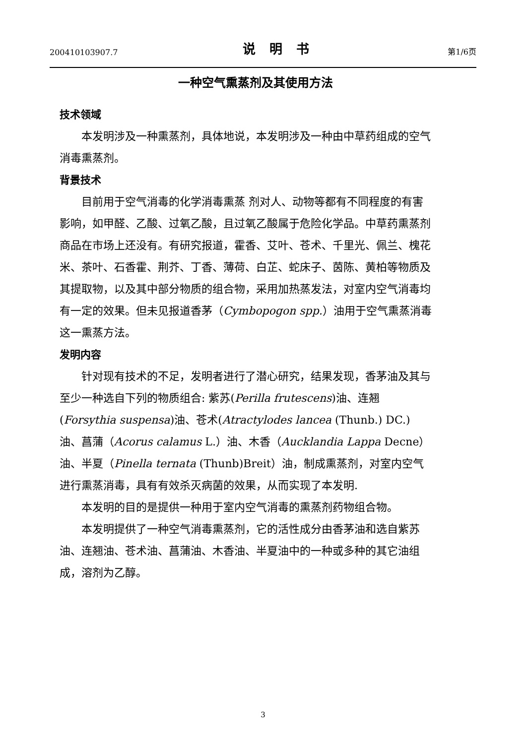200410103907.7 说明书 第1/6页
一种空气熏蒸剂及其使用方法
技术领域
本发明涉及一种熏蒸剂，具体地说，本发明涉及一种由中草药组成的空气消毒熏蒸剂。
背景技术
目前用于空气消毒的化学消毒熏蒸 剂对人、动物等都有不同程度的有害影响，如甲醛、乙酸、过氧乙酸，且过氧乙酸属于危险化学品。中草药熏蒸剂商品在市场上还没有。有研究报道，霍香、艾叶、苍术、千里光、佩兰、槐花米、茶叶、石香霍、荆芥、丁香、薄荷、白芷、蛇床子、茵陈、黄柏等物质及其提取物，以及其中部分物质的组合物，采用加热蒸发法，对室内空气消毒均有一定的效果。但未见报道香茅（Cymbopogon spp.）油用于空气熏蒸消毒这一熏蒸方法。
发明内容
针对现有技术的不足，发明者进行了潜心研究，结果发现，香茅油及其与至少一种选自下列的物质组合: 紫苏(Perilla frutescens)油、连翘(Forsythia suspensa)油、苍术(Atractylodes lancea (Thunb.) DC.)油、菖蒲（Acorus calamus L.）油、木香（Aucklandia Lappa Decne）油、半夏（Pinella ternata (Thunb)Breit）油，制成熏蒸剂，对室内空气进行熏蒸消毒，具有有效杀灭病菌的效果，从而实现了本发明.
本发明的目的是提供一种用于室内空气消毒的熏蒸剂药物组合物。
本发明提供了一种空气消毒熏蒸剂，它的活性成分由香茅油和选自紫苏油、连翘油、苍术油、菖蒲油、木香油、半夏油中的一种或多种的其它油组成，溶剂为乙醇。
3